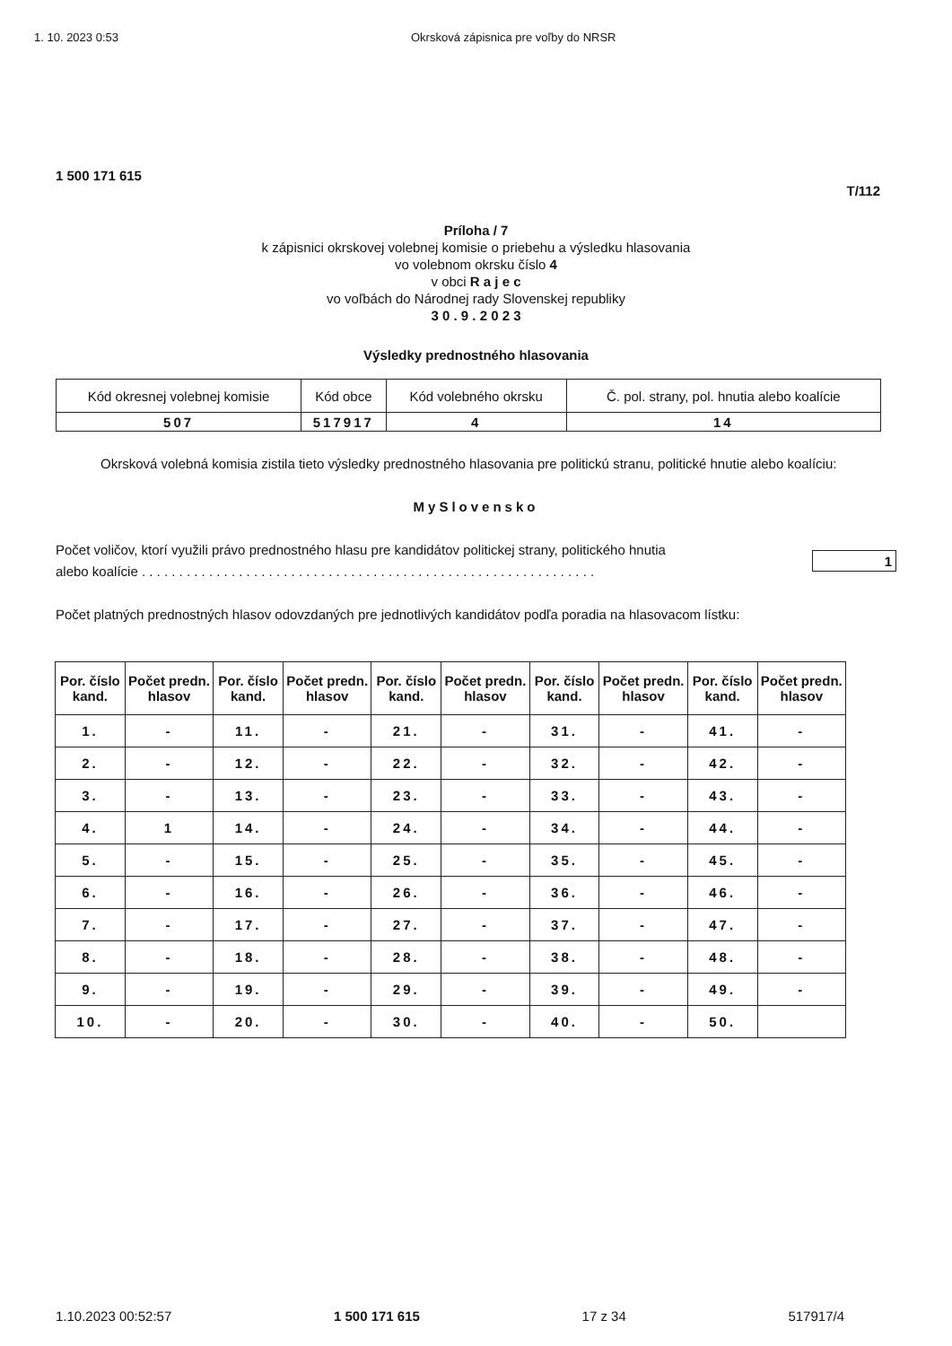1. 10. 2023 0:53 Okrsková zápisnica pre voľby do NRSR
1 500 171 615
T/112
Príloha / 7
k zápisnici okrskovej volebnej komisie o priebehu a výsledku hlasovania
vo volebnom okrsku číslo 4
v obci R a j e c
vo voľbách do Národnej rady Slovenskej republiky
3 0 . 9 . 2 0 2 3
Výsledky prednostného hlasovania
| Kód okresnej volebnej komisie | Kód obce | Kód volebného okrsku | Č. pol. strany, pol. hnutia alebo koalície |
| 507 | 517917 | 4 | 14 |
Okrsková volebná komisia zistila tieto výsledky prednostného hlasovania pre politickú stranu, politické hnutie alebo koalíciu:
MySlovensko
Počet voličov, ktorí využili právo prednostného hlasu pre kandidátov politickej strany, politického hnutia
alebo koalície . . . . . . . . . . . . . . . . . . . . . . . . . . . . . . . . . . . . . . . . . . . . . . . . . . . . . . . . . . . . . 1
Počet platných prednostných hlasov odovzdaných pre jednotlivých kandidátov podľa poradia na hlasovacom lístku:
| Por. číslo kand. | Počet predn. hlasov | Por. číslo kand. | Počet predn. hlasov | Por. číslo kand. | Počet predn. hlasov | Por. číslo kand. | Počet predn. hlasov | Por. číslo kand. | Počet predn. hlasov |
| --- | --- | --- | --- | --- | --- | --- | --- | --- | --- |
| 1. | - | 11. | - | 21. | - | 31. | - | 41. | - |
| 2. | - | 12. | - | 22. | - | 32. | - | 42. | - |
| 3. | - | 13. | - | 23. | - | 33. | - | 43. | - |
| 4. | 1 | 14. | - | 24. | - | 34. | - | 44. | - |
| 5. | - | 15. | - | 25. | - | 35. | - | 45. | - |
| 6. | - | 16. | - | 26. | - | 36. | - | 46. | - |
| 7. | - | 17. | - | 27. | - | 37. | - | 47. | - |
| 8. | - | 18. | - | 28. | - | 38. | - | 48. | - |
| 9. | - | 19. | - | 29. | - | 39. | - | 49. | - |
| 10. | - | 20. | - | 30. | - | 40. | - | 50. | |
1.10.2023 00:52:57 1 500 171 615 17 z 34 517917/4